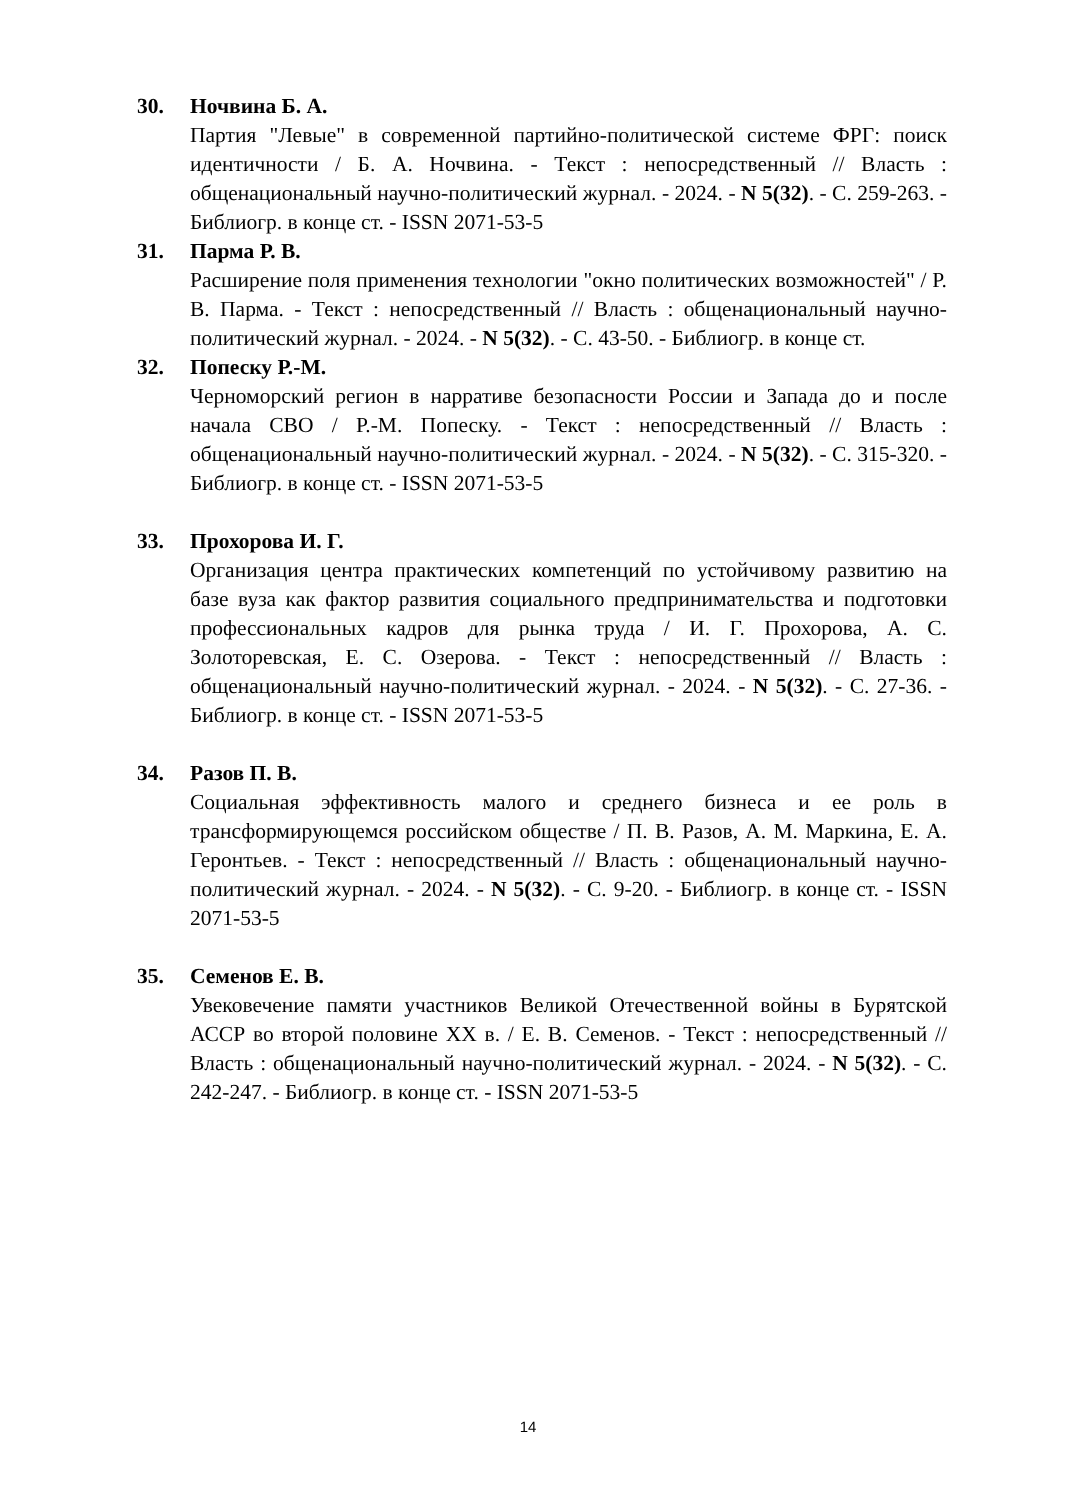30. Ночвина Б. А.
Партия "Левые" в современной партийно-политической системе ФРГ: поиск идентичности / Б. А. Ночвина. - Текст : непосредственный // Власть : общенациональный научно-политический журнал. - 2024. - N 5(32). - С. 259-263. - Библиогр. в конце ст. - ISSN 2071-53-5
31. Парма Р. В.
Расширение поля применения технологии "окно политических возможностей" / Р. В. Парма. - Текст : непосредственный // Власть : общенациональный научно-политический журнал. - 2024. - N 5(32). - С. 43-50. - Библиогр. в конце ст.
32. Попеску Р.-М.
Черноморский регион в нарративе безопасности России и Запада до и после начала СВО / Р.-М. Попеску. - Текст : непосредственный // Власть : общенациональный научно-политический журнал. - 2024. - N 5(32). - С. 315-320. - Библиогр. в конце ст. - ISSN 2071-53-5
33. Прохорова И. Г.
Организация центра практических компетенций по устойчивому развитию на базе вуза как фактор развития социального предпринимательства и подготовки профессиональных кадров для рынка труда / И. Г. Прохорова, А. С. Золоторевская, Е. С. Озерова. - Текст : непосредственный // Власть : общенациональный научно-политический журнал. - 2024. - N 5(32). - С. 27-36. - Библиогр. в конце ст. - ISSN 2071-53-5
34. Разов П. В.
Социальная эффективность малого и среднего бизнеса и ее роль в трансформирующемся российском обществе / П. В. Разов, А. М. Маркина, Е. А. Геронтьев. - Текст : непосредственный // Власть : общенациональный научно-политический журнал. - 2024. - N 5(32). - С. 9-20. - Библиогр. в конце ст. - ISSN 2071-53-5
35. Семенов Е. В.
Увековечение памяти участников Великой Отечественной войны в Бурятской АССР во второй половине XX в. / Е. В. Семенов. - Текст : непосредственный // Власть : общенациональный научно-политический журнал. - 2024. - N 5(32). - С. 242-247. - Библиогр. в конце ст. - ISSN 2071-53-5
14